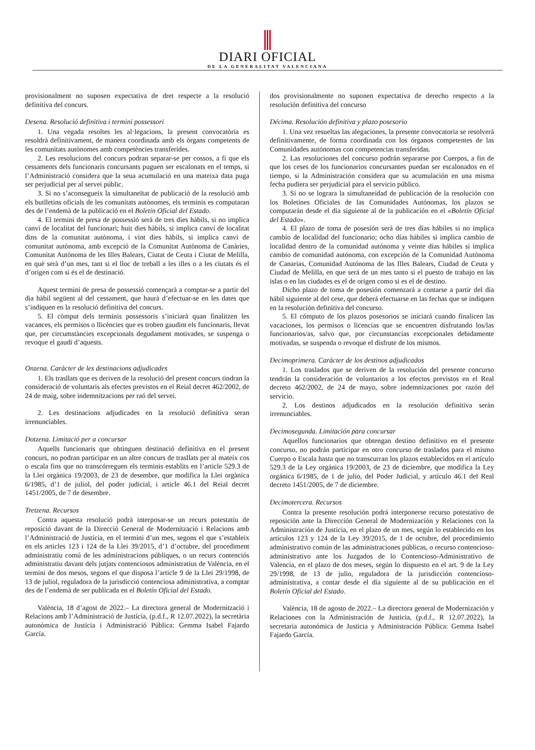DIARI OFICIAL
DE LA GENERALITAT VALENCIANA
provisionalment no suposen expectativa de dret respecte a la resolució definitiva del concurs.
Desena. Resolució definitiva i termini possessori
1. Una vegada resoltes les al·legacions, la present convocatòria es resoldrà definitivament, de manera coordinada amb els òrgans competents de les comunitats autònomes amb competències transferides.
2. Les resolucions del concurs podran separar-se per cossos, a fi que els cessaments dels funcionaris concursants puguen ser escalonats en el temps, si l’Administració considera que la seua acumulació en una mateixa data puga ser perjudicial per al servei públic.
3. Si no s’aconsegueix la simultaneïtat de publicació de la resolució amb els butlletins oficials de les comunitats autònomes, els terminis es computaran des de l’endemà de la publicació en el Boletín Oficial del Estado.
4. El termini de presa de possessió serà de tres dies hàbils, si no implica canvi de localitat del funcionari; huit dies hàbils, si implica canvi de localitat dins de la comunitat autònoma, i vint dies hàbils, si implica canvi de comunitat autònoma, amb excepció de la Comunitat Autònoma de Canàries, Comunitat Autònoma de les Illes Balears, Ciutat de Ceuta i Ciutat de Melilla, en què serà d’un mes, tant si el lloc de treball a les illes o a les ciutats és el d’origen com si és el de destinació.
Aquest termini de presa de possessió començarà a comptar-se a partir del dia hàbil següent al del cessament, que haurà d’efectuar-se en les dates que s’indiquen en la resolució definitiva del concurs.
5. El còmput dels terminis possessoris s’iniciarà quan finalitzen les vacances, els permisos o llicències que es troben gaudint els funcionaris, llevat que, per circumstàncies excepcionals degudament motivades, se suspenga o revoque el gaudi d’aquests.
Onzena. Caràcter de les destinacions adjudicades
1. Els trasllats que es deriven de la resolució del present concurs tindran la consideració de voluntaris als efectes previstos en el Reial decret 462/2002, de 24 de maig, sobre indemnitzacions per raó del servei.
2. Les destinacions adjudicades en la resolució definitiva seran irrenunciables.
Dotzena. Limitació per a concursar
Aquells funcionaris que obtinguen destinació definitiva en el present concurs, no podran participar en un altre concurs de trasllats per al mateix cos o escala fins que no transcórreguen els terminis establits en l’article 529.3 de la Llei orgànica 19/2003, de 23 de desembre, que modifica la Llei orgànica 6/1985, d’1 de juliol, del poder judicial, i article 46.1 del Reial decret 1451/2005, de 7 de desembre.
Tretzena. Recursos
Contra aquesta resolució podrà interposar-se un recurs potestatiu de reposició davant de la Direcció General de Modernització i Relacions amb l’Administració de Justícia, en el termini d’un mes, segons el que s’estableix en els articles 123 i 124 de la Llei 39/2015, d’1 d’octubre, del procediment administratiu comú de les administracions públiques, o un recurs contenciós administratiu davant dels jutjats contenciosos administratius de València, en el termini de dos mesos, segons el que disposa l’article 9 de la Llei 29/1998, de 13 de juliol, reguladora de la jurisdicció contenciosa administrativa, a comptar des de l’endemà de ser publicada en el Boletín Oficial del Estado.
València, 18 d’agost de 2022.– La directora general de Modernització i Relacions amb l’Administració de Justícia, (p.d.f., R 12.07.2022), la secretària autonòmica de Justícia i Administració Pública: Gemma Isabel Fajardo García.
dos provisionalmente no suponen expectativa de derecho respecto a la resolución definitiva del concurso
Décima. Resolución definitiva y plazo posesorio
1. Una vez resueltas las alegaciones, la presente convocatoria se resolverá definitivamente, de forma coordinada con los órganos competentes de las Comunidades autónomas con competencias transferidas.
2. Las resoluciones del concurso podrán separarse por Cuerpos, a fin de que los ceses de los funcionarios concursantes puedan ser escalonados en el tiempo, si la Administración considera que su acumulación en una misma fecha pudiera ser perjudicial para el servicio público.
3. Si no se lograra la simultaneidad de publicación de la resolución con los Boletines Oficiales de las Comunidades Autónomas, los plazos se computarán desde el día siguiente al de la publicación en el «Boletín Oficial del Estado».
4. El plazo de toma de posesión será de tres días hábiles si no implica cambio de localidad del funcionario; ocho días hábiles si implica cambio de localidad dentro de la comunidad autónoma y veinte días hábiles si implica cambio de comunidad autónoma, con excepción de la Comunidad Autónoma de Canarias, Comunidad Autónoma de las Illes Balears, Ciudad de Ceuta y Ciudad de Melilla, en que será de un mes tanto si el puesto de trabajo en las islas o en las ciudades es el de origen como si es el de destino.
Dicho plazo de toma de posesión comenzará a contarse a partir del día hábil siguiente al del cese, que deberá efectuarse en las fechas que se indiquen en la resolución definitiva del concurso.
5. El cómputo de los plazos posesorios se iniciará cuando finalicen las vacaciones, los permisos o licencias que se encuentren disfrutando los/las funcionarios/as, salvo que, por circunstancias excepcionales debidamente motivadas, se suspenda o revoque el disfrute de los mismos.
Decimoprimera. Carácter de los destinos adjudicados
1. Los traslados que se deriven de la resolución del presente concurso tendrán la consideración de voluntarios a los efectos previstos en el Real decreto 462/2002, de 24 de mayo, sobre indemnizaciones por razón del servicio.
2. Los destinos adjudicados en la resolución definitiva serán irrenunciables.
Decimosegunda. Limitación para concursar
Aquellos funcionarios que obtengan destino definitivo en el presente concurso, no podrán participar en otro concurso de traslados para el mismo Cuerpo o Escala hasta que no transcurran los plazos establecidos en el artículo 529.3 de la Ley orgánica 19/2003, de 23 de diciembre, que modifica la Ley orgánica 6/1985, de 1 de julio, del Poder Judicial, y artículo 46.1 del Real decreto 1451/2005, de 7 de diciembre.
Decimotercera. Recursos
Contra la presente resolución podrá interponerse recurso potestativo de reposición ante la Dirección General de Modernización y Relaciones con la Administración de Justicia, en el plazo de un mes, según lo establecido en los artículos 123 y 124 de la Ley 39/2015, de 1 de octubre, del procedimiento administrativo común de las administraciones públicas, o recurso contencioso-administrativo ante los Juzgados de lo Contencioso-Administrativo de Valencia, en el plazo de dos meses, según lo dispuesto en el art. 9 de la Ley 29/1998, de 13 de julio, reguladora de la jurisdicción contencioso-administrativa, a contar desde el día siguiente al de su publicación en el Boletín Oficial del Estado.
València, 18 de agosto de 2022.– La directora general de Modernización y Relaciones con la Administración de Justicia, (p.d.f., R 12.07.2022), la secretaria autonómica de Justicia y Administración Pública: Gemma Isabel Fajardo García.